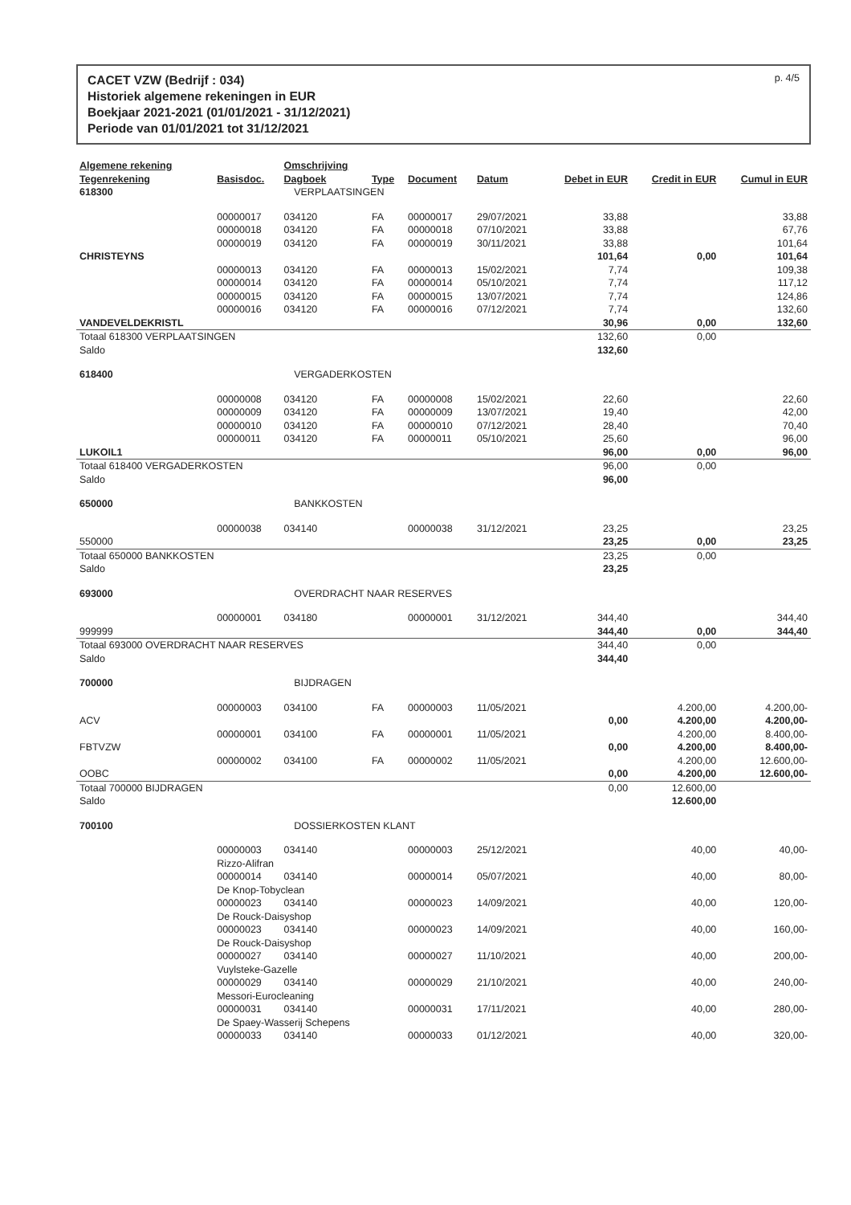CACET VZW (Bedrijf : 034)
Historiek algemene rekeningen in EUR
Boekjaar 2021-2021 (01/01/2021 - 31/12/2021)
Periode van 01/01/2021 tot 31/12/2021
p. 4/5
| Algemene rekening | | Omschrijving | | | | | | |
| --- | --- | --- | --- | --- | --- | --- | --- | --- |
| Tegenrekening | Basisdoc. | Dagboek | Type | Document | Datum | Debet in EUR | Credit in EUR | Cumul in EUR |
| 618300 | VERPLAATSINGEN | | | | | | | |
| | 00000017 | 034120 | FA | 00000017 | 29/07/2021 | 33,88 | | 33,88 |
| | 00000018 | 034120 | FA | 00000018 | 07/10/2021 | 33,88 | | 67,76 |
| | 00000019 | 034120 | FA | 00000019 | 30/11/2021 | 33,88 | | 101,64 |
| CHRISTEYNS | | | | | | 101,64 | 0,00 | 101,64 |
| | 00000013 | 034120 | FA | 00000013 | 15/02/2021 | 7,74 | | 109,38 |
| | 00000014 | 034120 | FA | 00000014 | 05/10/2021 | 7,74 | | 117,12 |
| | 00000015 | 034120 | FA | 00000015 | 13/07/2021 | 7,74 | | 124,86 |
| | 00000016 | 034120 | FA | 00000016 | 07/12/2021 | 7,74 | | 132,60 |
| VANDEVELDEKRISTL | | | | | | 30,96 | 0,00 | 132,60 |
| Totaal 618300 VERPLAATSINGEN | | | | | | 132,60 | 0,00 | |
| Saldo | | | | | | 132,60 | | |
| 618400 | VERGADERKOSTEN | | | | | | | |
| | 00000008 | 034120 | FA | 00000008 | 15/02/2021 | 22,60 | | 22,60 |
| | 00000009 | 034120 | FA | 00000009 | 13/07/2021 | 19,40 | | 42,00 |
| | 00000010 | 034120 | FA | 00000010 | 07/12/2021 | 28,40 | | 70,40 |
| | 00000011 | 034120 | FA | 00000011 | 05/10/2021 | 25,60 | | 96,00 |
| LUKOIL1 | | | | | | 96,00 | 0,00 | 96,00 |
| Totaal 618400 VERGADERKOSTEN | | | | | | 96,00 | 0,00 | |
| Saldo | | | | | | 96,00 | | |
| 650000 | BANKKOSTEN | | | | | | | |
| | 00000038 | 034140 | | 00000038 | 31/12/2021 | 23,25 | | 23,25 |
| 550000 | | | | | | 23,25 | 0,00 | 23,25 |
| Totaal 650000 BANKKOSTEN | | | | | | 23,25 | 0,00 | |
| Saldo | | | | | | 23,25 | | |
| 693000 | OVERDRACHT NAAR RESERVES | | | | | | | |
| | 00000001 | 034180 | | 00000001 | 31/12/2021 | 344,40 | | 344,40 |
| 999999 | | | | | | 344,40 | 0,00 | 344,40 |
| Totaal 693000 OVERDRACHT NAAR RESERVES | | | | | | 344,40 | 0,00 | |
| Saldo | | | | | | 344,40 | | |
| 700000 | BIJDRAGEN | | | | | | | |
| | 00000003 | 034100 | FA | 00000003 | 11/05/2021 | | 4.200,00 | 4.200,00- |
| ACV | | | | | | 0,00 | 4.200,00 | 4.200,00- |
| | 00000001 | 034100 | FA | 00000001 | 11/05/2021 | | 4.200,00 | 8.400,00- |
| FBTVZW | | | | | | 0,00 | 4.200,00 | 8.400,00- |
| | 00000002 | 034100 | FA | 00000002 | 11/05/2021 | | 4.200,00 | 12.600,00- |
| OOBC | | | | | | 0,00 | 4.200,00 | 12.600,00- |
| Totaal 700000 BIJDRAGEN | | | | | | 0,00 | 12.600,00 | |
| Saldo | | | | | | | 12.600,00 | |
| 700100 | DOSSIERKOSTEN KLANT | | | | | | | |
| | 00000003 | 034140 | | 00000003 | 25/12/2021 | | 40,00 | 40,00- |
| | Rizzo-Alifran | | | | | | | |
| | 00000014 | 034140 | | 00000014 | 05/07/2021 | | 40,00 | 80,00- |
| | De Knop-Tobyclean | | | | | | | |
| | 00000023 | 034140 | | 00000023 | 14/09/2021 | | 40,00 | 120,00- |
| | De Rouck-Daisyshop | | | | | | | |
| | 00000023 | 034140 | | 00000023 | 14/09/2021 | | 40,00 | 160,00- |
| | De Rouck-Daisyshop | | | | | | | |
| | 00000027 | 034140 | | 00000027 | 11/10/2021 | | 40,00 | 200,00- |
| | Vuylsteke-Gazelle | | | | | | | |
| | 00000029 | 034140 | | 00000029 | 21/10/2021 | | 40,00 | 240,00- |
| | Messori-Eurocleaning | | | | | | | |
| | 00000031 | 034140 | | 00000031 | 17/11/2021 | | 40,00 | 280,00- |
| | De Spaey-Wasserij Schepens | | | | | | | |
| | 00000033 | 034140 | | 00000033 | 01/12/2021 | | 40,00 | 320,00- |